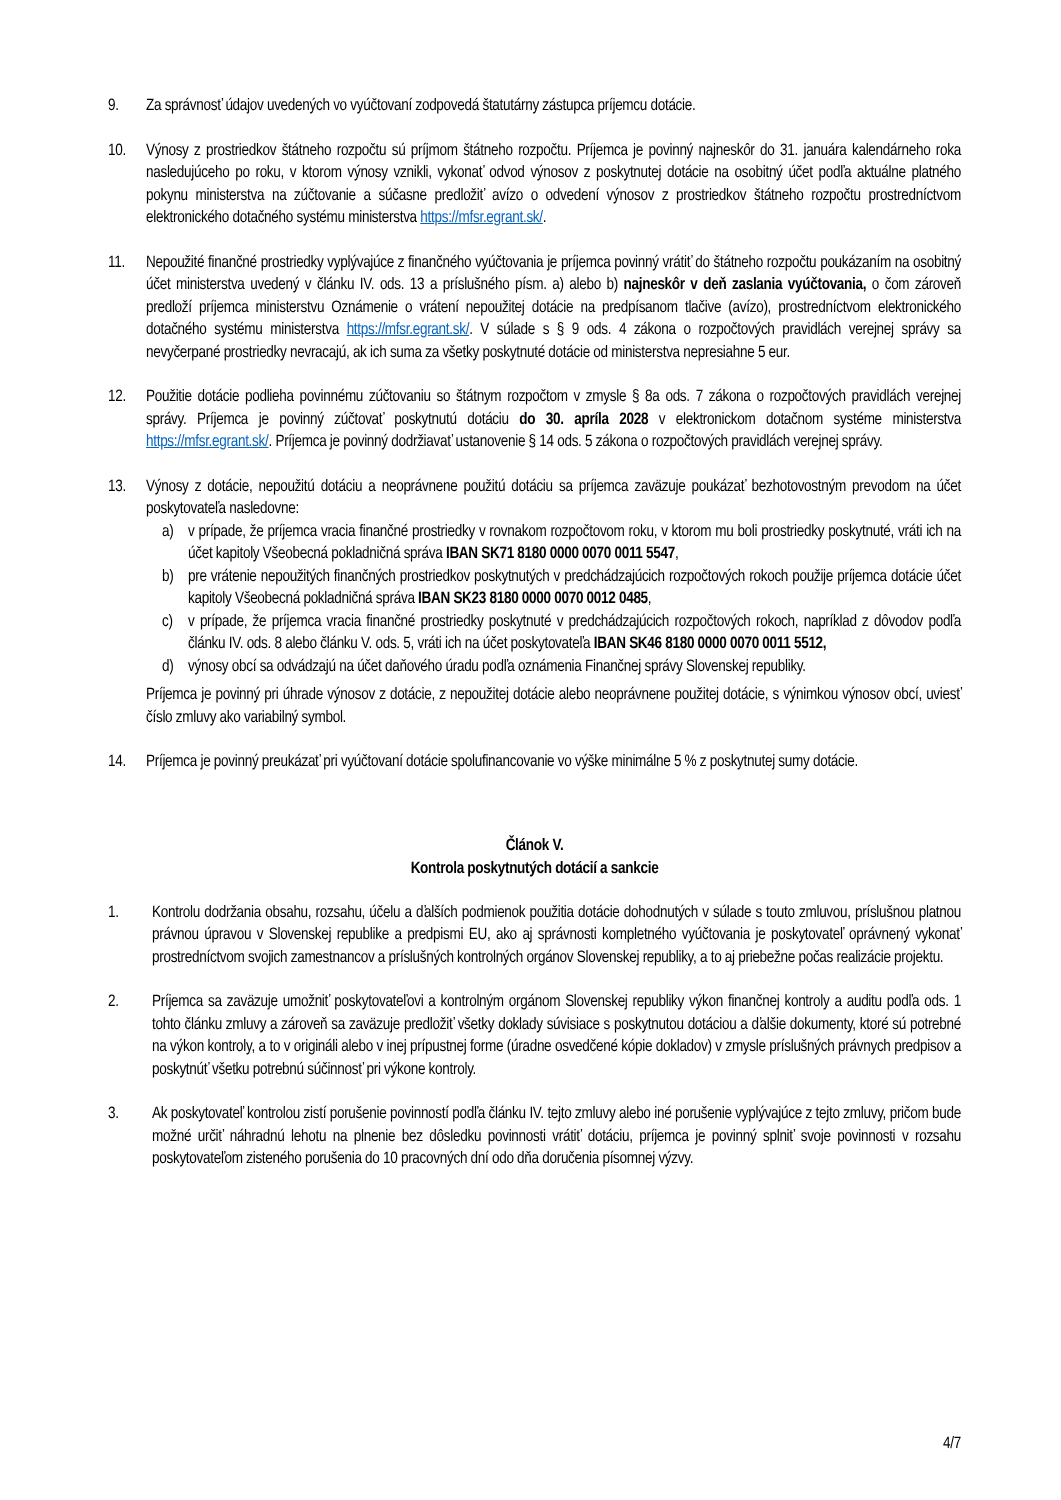9. Za správnosť údajov uvedených vo vyúčtovaní zodpovedá štatutárny zástupca príjemcu dotácie.
10. Výnosy z prostriedkov štátneho rozpočtu sú príjmom štátneho rozpočtu. Príjemca je povinný najneskôr do 31. januára kalendárneho roka nasledujúceho po roku, v ktorom výnosy vznikli, vykonať odvod výnosov z poskytnutej dotácie na osobitný účet podľa aktuálne platného pokynu ministerstva na zúčtovanie a súčasne predložiť avízo o odvedení výnosov z prostriedkov štátneho rozpočtu prostredníctvom elektronického dotačného systému ministerstva https://mfsr.egrant.sk/.
11. Nepoužité finančné prostriedky vyplývajúce z finančného vyúčtovania je príjemca povinný vrátiť do štátneho rozpočtu poukázaním na osobitný účet ministerstva uvedený v článku IV. ods. 13 a príslušného písm. a) alebo b) najneskôr v deň zaslania vyúčtovania, o čom zároveň predloží príjemca ministerstvu Oznámenie o vrátení nepoužitej dotácie na predpísanom tlačive (avízo), prostredníctvom elektronického dotačného systému ministerstva https://mfsr.egrant.sk/. V súlade s § 9 ods. 4 zákona o rozpočtových pravidlách verejnej správy sa nevyčerpané prostriedky nevracajú, ak ich suma za všetky poskytnuté dotácie od ministerstva nepresiahne 5 eur.
12. Použitie dotácie podlieha povinnému zúčtovaniu so štátnym rozpočtom v zmysle § 8a ods. 7 zákona o rozpočtových pravidlách verejnej správy. Príjemca je povinný zúčtovať poskytnutú dotáciu do 30. apríla 2028 v elektronickom dotačnom systéme ministerstva https://mfsr.egrant.sk/. Príjemca je povinný dodržiavať ustanovenie § 14 ods. 5 zákona o rozpočtových pravidlách verejnej správy.
13. Výnosy z dotácie, nepoužitú dotáciu a neoprávnene použitú dotáciu sa príjemca zaväzuje poukázať bezhotovostným prevodom na účet poskytovateľa nasledovne:
a) v prípade, že príjemca vracia finančné prostriedky v rovnakom rozpočtovom roku, v ktorom mu boli prostriedky poskytnuté, vráti ich na účet kapitoly Všeobecná pokladničná správa IBAN SK71 8180 0000 0070 0011 5547,
b) pre vrátenie nepoužitých finančných prostriedkov poskytnutých v predchádzajúcich rozpočtových rokoch použije príjemca dotácie účet kapitoly Všeobecná pokladničná správa IBAN SK23 8180 0000 0070 0012 0485,
c) v prípade, že príjemca vracia finančné prostriedky poskytnuté v predchádzajúcich rozpočtových rokoch, napríklad z dôvodov podľa článku IV. ods. 8 alebo článku V. ods. 5, vráti ich na účet poskytovateľa IBAN SK46 8180 0000 0070 0011 5512,
d) výnosy obcí sa odvádzajú na účet daňového úradu podľa oznámenia Finančnej správy Slovenskej republiky.
Príjemca je povinný pri úhrade výnosov z dotácie, z nepoužitej dotácie alebo neoprávnene použitej dotácie, s výnimkou výnosov obcí, uviesť číslo zmluvy ako variabilný symbol.
14. Príjemca je povinný preukázať pri vyúčtovaní dotácie spolufinancovanie vo výške minimálne 5 % z poskytnutej sumy dotácie.
Článok V.
Kontrola poskytnutých dotácií a sankcie
1. Kontrolu dodržania obsahu, rozsahu, účelu a ďalších podmienok použitia dotácie dohodnutých v súlade s touto zmluvou, príslušnou platnou právnou úpravou v Slovenskej republike a predpismi EU, ako aj správnosti kompletného vyúčtovania je poskytovateľ oprávnený vykonať prostredníctvom svojich zamestnancov a príslušných kontrolných orgánov Slovenskej republiky, a to aj priebežne počas realizácie projektu.
2. Príjemca sa zaväzuje umožniť poskytovateľovi a kontrolným orgánom Slovenskej republiky výkon finančnej kontroly a auditu podľa ods. 1 tohto článku zmluvy a zároveň sa zaväzuje predložiť všetky doklady súvisiace s poskytnutou dotáciou a ďalšie dokumenty, ktoré sú potrebné na výkon kontroly, a to v origináli alebo v inej prípustnej forme (úradne osvedčené kópie dokladov) v zmysle príslušných právnych predpisov a poskytnúť všetku potrebnú súčinnosť pri výkone kontroly.
3. Ak poskytovateľ kontrolou zistí porušenie povinností podľa článku IV. tejto zmluvy alebo iné porušenie vyplývajúce z tejto zmluvy, pričom bude možné určiť náhradnú lehotu na plnenie bez dôsledku povinnosti vrátiť dotáciu, príjemca je povinný splniť svoje povinnosti v rozsahu poskytovateľom zisteného porušenia do 10 pracovných dní odo dňa doručenia písomnej výzvy.
4/7